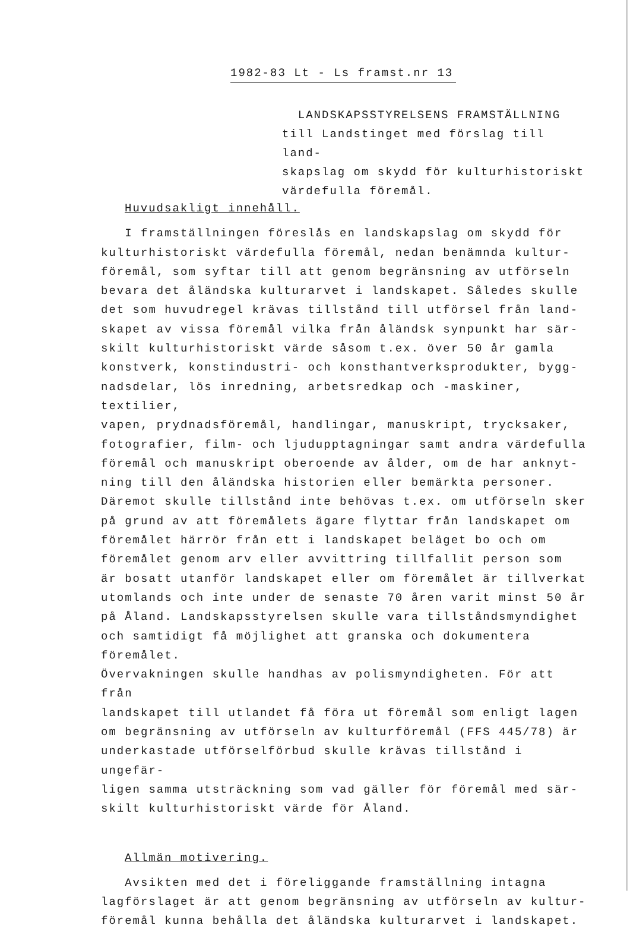1982-83 Lt - Ls framst.nr 13
LANDSKAPSSTYRELSENS FRAMSTÄLLNING
till Landstinget med förslag till land-
skapslag om skydd för kulturhistoriskt
värdefulla föremål.
Huvudsakligt innehåll.
I framställningen föreslås en landskapslag om skydd för
kulturhistoriskt värdefulla föremål, nedan benämnda kultur-
föremål, som syftar till att genom begränsning av utförseln
bevara det åländska kulturarvet i landskapet. Således skulle
det som huvudregel krävas tillstånd till utförsel från land-
skapet av vissa föremål vilka från åländsk synpunkt har sär-
skilt kulturhistoriskt värde såsom t.ex. över 50 år gamla
konstverk, konstindustri- och konsthantverksprodukter, bygg-
nadsdelar, lös inredning, arbetsredkap och -maskiner, textilier,
vapen, prydnadsföremål, handlingar, manuskript, trycksaker,
fotografier, film- och ljudupptagningar samt andra värdefulla
föremål och manuskript oberoende av ålder, om de har anknyt-
ning till den åländska historien eller bemärkta personer.
Däremot skulle tillstånd inte behövas t.ex. om utförseln sker
på grund av att föremålets ägare flyttar från landskapet om
föremålet härrör från ett i landskapet beläget bo och om
föremålet genom arv eller avvittring tillfallit person som
är bosatt utanför landskapet eller om föremålet är tillverkat
utomlands och inte under de senaste 70 åren varit minst 50 år
på Åland. Landskapsstyrelsen skulle vara tillståndsmyndighet
och samtidigt få möjlighet att granska och dokumentera föremålet.
Övervakningen skulle handhas av polismyndigheten. För att från
landskapet till utlandet få föra ut föremål som enligt lagen
om begränsning av utförseln av kulturföremål (FFS 445/78) är
underkastade utförselförbud skulle krävas tillstånd i ungefär-
ligen samma utsträckning som vad gäller för föremål med sär-
skilt kulturhistoriskt värde för Åland.
Allmän motivering.
Avsikten med det i föreliggande framställning intagna
lagförslaget är att genom begränsning av utförseln av kultur-
föremål kunna behålla det åländska kulturarvet i landskapet.